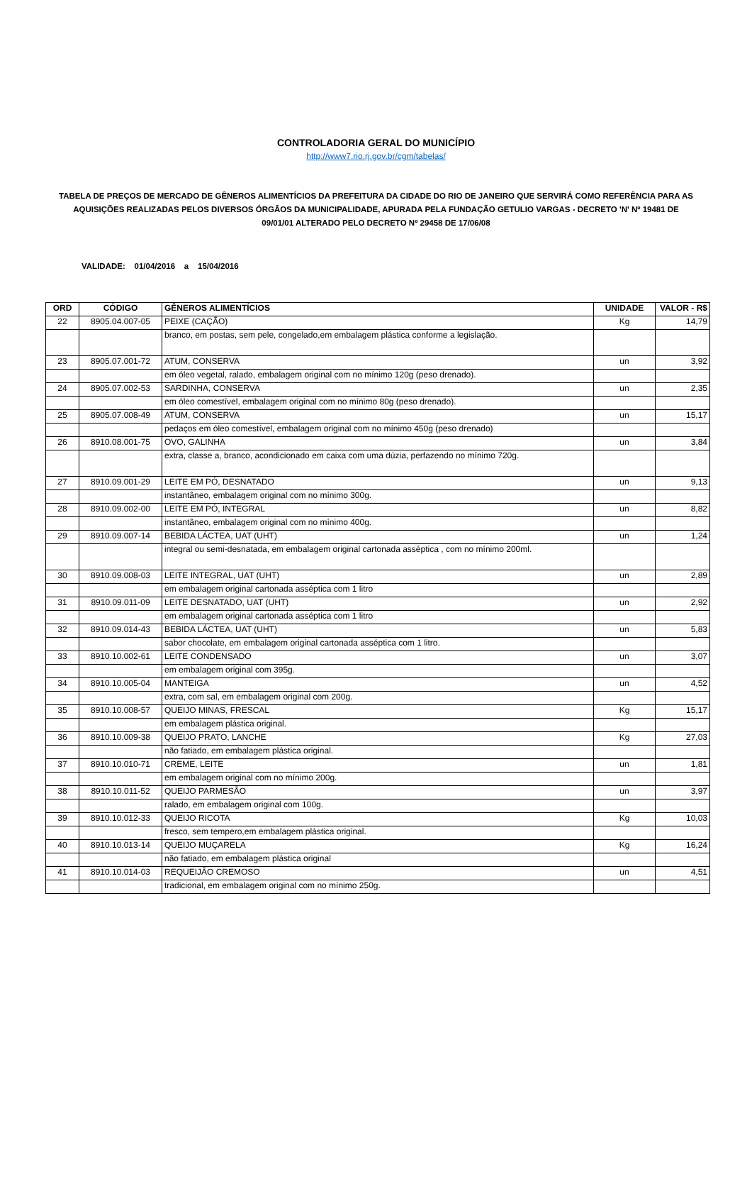CONTROLADORIA GERAL DO MUNICÍPIO
http://www7.rio.rj.gov.br/cgm/tabelas/
TABELA DE PREÇOS DE MERCADO DE GÊNEROS ALIMENTÍCIOS DA PREFEITURA DA CIDADE DO RIO DE JANEIRO QUE SERVIRÁ COMO REFERÊNCIA PARA AS AQUISIÇÕES REALIZADAS PELOS DIVERSOS ÓRGÃOS DA MUNICIPALIDADE, APURADA PELA FUNDAÇÃO GETULIO VARGAS - DECRETO 'N' Nº 19481 DE 09/01/01 ALTERADO PELO DECRETO Nº 29458 DE 17/06/08
VALIDADE: 01/04/2016 a 15/04/2016
| ORD | CÓDIGO | GÊNEROS ALIMENTÍCIOS | UNIDADE | VALOR - R$ |
| --- | --- | --- | --- | --- |
| 22 | 8905.04.007-05 | PEIXE (CAÇÃO) | Kg | 14,79 |
| | | branco, em postas, sem pele, congelado,em embalagem plástica conforme a legislação. | | |
| 23 | 8905.07.001-72 | ATUM, CONSERVA | un | 3,92 |
| | | em óleo vegetal, ralado, embalagem original com no mínimo 120g (peso drenado). | | |
| 24 | 8905.07.002-53 | SARDINHA, CONSERVA | un | 2,35 |
| | | em óleo comestível, embalagem original com no mínimo 80g (peso drenado). | | |
| 25 | 8905.07.008-49 | ATUM, CONSERVA | un | 15,17 |
| | | pedaços em óleo comestível, embalagem original com no mínimo 450g (peso drenado) | | |
| 26 | 8910.08.001-75 | OVO, GALINHA | un | 3,84 |
| | | extra, classe a, branco, acondicionado em caixa com uma dúzia, perfazendo no mínimo 720g. | | |
| 27 | 8910.09.001-29 | LEITE EM PÓ, DESNATADO | un | 9,13 |
| | | instantâneo, embalagem original com no mínimo 300g. | | |
| 28 | 8910.09.002-00 | LEITE EM PÓ, INTEGRAL | un | 8,82 |
| | | instantâneo, embalagem original com no mínimo 400g. | | |
| 29 | 8910.09.007-14 | BEBIDA LÁCTEA, UAT (UHT) | un | 1,24 |
| | | integral ou semi-desnatada, em embalagem original cartonada asséptica , com no mínimo 200ml. | | |
| 30 | 8910.09.008-03 | LEITE INTEGRAL, UAT (UHT) | un | 2,89 |
| | | em embalagem original cartonada asséptica com 1 litro | | |
| 31 | 8910.09.011-09 | LEITE DESNATADO, UAT (UHT) | un | 2,92 |
| | | em embalagem original cartonada asséptica com 1 litro | | |
| 32 | 8910.09.014-43 | BEBIDA LÁCTEA, UAT (UHT) | un | 5,83 |
| | | sabor chocolate, em embalagem original cartonada asséptica com 1 litro. | | |
| 33 | 8910.10.002-61 | LEITE CONDENSADO | un | 3,07 |
| | | em embalagem original com 395g. | | |
| 34 | 8910.10.005-04 | MANTEIGA | un | 4,52 |
| | | extra, com sal, em embalagem original com 200g. | | |
| 35 | 8910.10.008-57 | QUEIJO MINAS, FRESCAL | Kg | 15,17 |
| | | em embalagem plástica original. | | |
| 36 | 8910.10.009-38 | QUEIJO PRATO, LANCHE | Kg | 27,03 |
| | | não fatiado, em embalagem plástica original. | | |
| 37 | 8910.10.010-71 | CREME, LEITE | un | 1,81 |
| | | em embalagem original com no mínimo 200g. | | |
| 38 | 8910.10.011-52 | QUEIJO PARMESÃO | un | 3,97 |
| | | ralado, em embalagem original com 100g. | | |
| 39 | 8910.10.012-33 | QUEIJO RICOTA | Kg | 10,03 |
| | | fresco, sem tempero,em embalagem plástica original. | | |
| 40 | 8910.10.013-14 | QUEIJO MUÇARELA | Kg | 16,24 |
| | | não fatiado, em embalagem plástica original | | |
| 41 | 8910.10.014-03 | REQUEIJÃO CREMOSO | un | 4,51 |
| | | tradicional, em embalagem original com no mínimo 250g. | | |